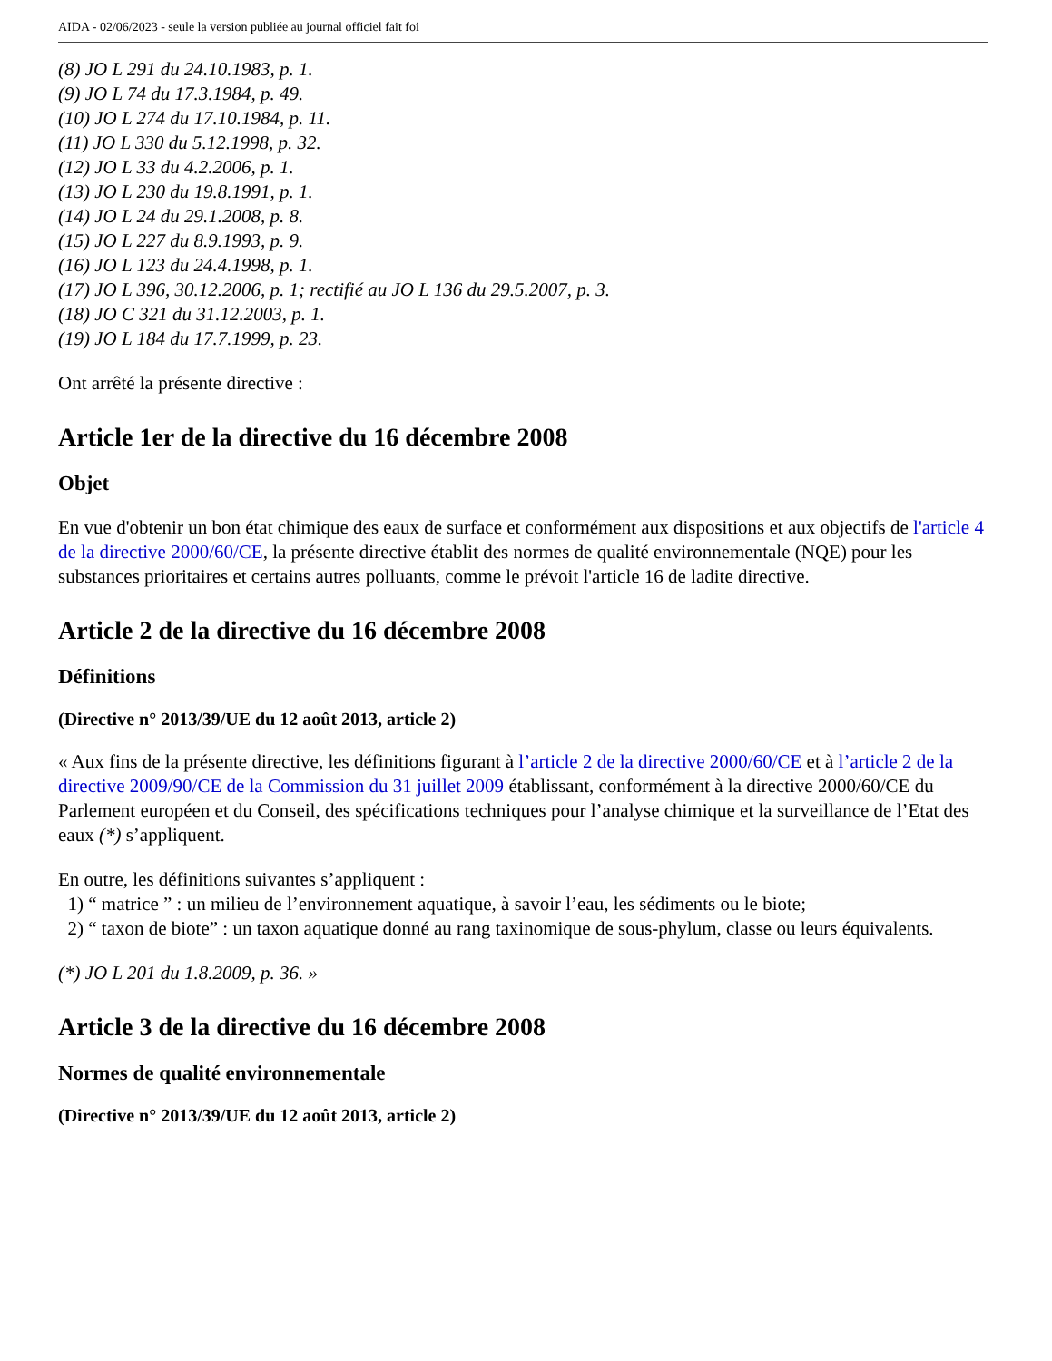AIDA - 02/06/2023 - seule la version publiée au journal officiel fait foi
(8) JO L 291 du 24.10.1983, p. 1.
(9) JO L 74 du 17.3.1984, p. 49.
(10) JO L 274 du 17.10.1984, p. 11.
(11) JO L 330 du 5.12.1998, p. 32.
(12) JO L 33 du 4.2.2006, p. 1.
(13) JO L 230 du 19.8.1991, p. 1.
(14) JO L 24 du 29.1.2008, p. 8.
(15) JO L 227 du 8.9.1993, p. 9.
(16) JO L 123 du 24.4.1998, p. 1.
(17) JO L 396, 30.12.2006, p. 1; rectifié au JO L 136 du 29.5.2007, p. 3.
(18) JO C 321 du 31.12.2003, p. 1.
(19) JO L 184 du 17.7.1999, p. 23.
Ont arrêté la présente directive :
Article 1er de la directive du 16 décembre 2008
Objet
En vue d'obtenir un bon état chimique des eaux de surface et conformément aux dispositions et aux objectifs de l'article 4 de la directive 2000/60/CE, la présente directive établit des normes de qualité environnementale (NQE) pour les substances prioritaires et certains autres polluants, comme le prévoit l'article 16 de ladite directive.
Article 2 de la directive du 16 décembre 2008
Définitions
(Directive n° 2013/39/UE du 12 août 2013, article 2)
« Aux fins de la présente directive, les définitions figurant à l’article 2 de la directive 2000/60/CE et à l’article 2 de la directive 2009/90/CE de la Commission du 31 juillet 2009 établissant, conformément à la directive 2000/60/CE du Parlement européen et du Conseil, des spécifications techniques pour l’analyse chimique et la surveillance de l’Etat des eaux (*) s’appliquent.
En outre, les définitions suivantes s’appliquent :
1) “ matrice ” : un milieu de l’environnement aquatique, à savoir l’eau, les sédiments ou le biote;
2) “ taxon de biote” : un taxon aquatique donné au rang taxinomique de sous-phylum, classe ou leurs équivalents.
(*) JO L 201 du 1.8.2009, p. 36. »
Article 3 de la directive du 16 décembre 2008
Normes de qualité environnementale
(Directive n° 2013/39/UE du 12 août 2013, article 2)